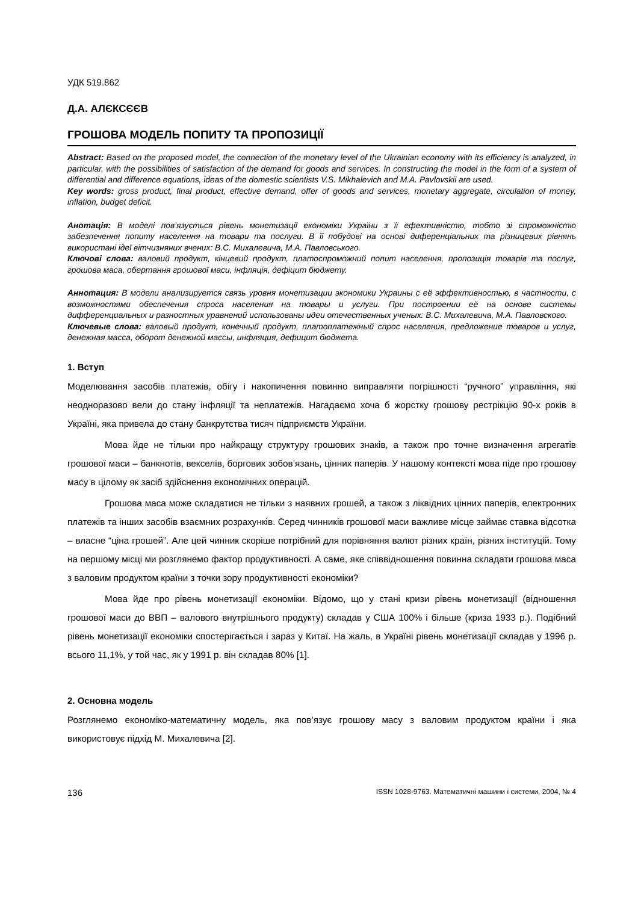УДК 519.862
Д.А. АЛЄКСЄЄВ
ГРОШОВА МОДЕЛЬ ПОПИТУ ТА ПРОПОЗИЦІЇ
Abstract: Based on the proposed model, the connection of the monetary level of the Ukrainian economy with its efficiency is analyzed, in particular, with the possibilities of satisfaction of the demand for goods and services. In constructing the model in the form of a system of differential and difference equations, ideas of the domestic scientists V.S. Mikhalevich and M.A. Pavlovskii are used.
Key words: gross product, final product, effective demand, offer of goods and services, monetary aggregate, circulation of money, inflation, budget deficit.
Анотація: В моделі пов’язується рівень монетизації економіки України з її ефективністю, тобто зі спроможністю забезпечення попиту населення на товари та послуги. В її побудові на основі диференціальних та різницевих рівнянь використані ідеї вітчизняних вчених: В.С. Михалевича, М.А. Павловського.
Ключові слова: валовий продукт, кінцевий продукт, платоспроможний попит населення, пропозиція товарів та послуг, грошова маса, обертання грошової маси, інфляція, дефіцит бюджету.
Аннотация: В модели анализируется связь уровня монетизации экономики Украины с её эффективностью, в частности, с возможностями обеспечения спроса населения на товары и услуги. При построении её на основе системы дифференциальных и разностных уравнений использованы идеи отечественных ученых: В.С. Михалевича, М.А. Павловского.
Ключевые слова: валовый продукт, конечный продукт, платоплатежный спрос населения, предложение товаров и услуг, денежная масса, оборот денежной массы, инфляция, дефицит бюджета.
1. Вступ
Моделювання засобів платежів, обігу і накопичення повинно виправляти погрішності “ручного” управління, які неодноразово вели до стану інфляції та неплатежів. Нагадаємо хоча б жорстку грошову рестрікцію 90-х років в Україні, яка привела до стану банкрутства тисяч підприємств України.
Мова йде не тільки про найкращу структуру грошових знаків, а також про точне визначення агрегатів грошової маси – банкнотів, векселів, боргових зобов’язань, цінних паперів. У нашому контексті мова піде про грошову масу в цілому як засіб здійснення економічних операцій.
Грошова маса може складатися не тільки з наявних грошей, а також з ліквідних цінних паперів, електронних платежів та інших засобів взаємних розрахунків. Серед чинників грошової маси важливе місце займає ставка відсотка – власне “ціна грошей”. Але цей чинник скоріше потрібний для порівняння валют різних країн, різних інституцій. Тому на першому місці ми розглянемо фактор продуктивності. А саме, яке співвідношення повинна складати грошова маса з валовим продуктом країни з точки зору продуктивності економіки?
Мова йде про рівень монетизації економіки. Відомо, що у стані кризи рівень монетизації (відношення грошової маси до ВВП – валового внутрішнього продукту) складав у США 100% і більше (криза 1933 р.). Подібний рівень монетизації економіки спостерігається і зараз у Китаї. На жаль, в Україні рівень монетизації складав у 1996 р. всього 11,1%, у той час, як у 1991 р. він складав 80% [1].
2. Основна модель
Розглянемо економіко-математичну модель, яка пов’язує грошову масу з валовим продуктом країни і яка використовує підхід М. Михалевича [2].
136 ISSN 1028-9763. Математичні машини і системи, 2004, № 4